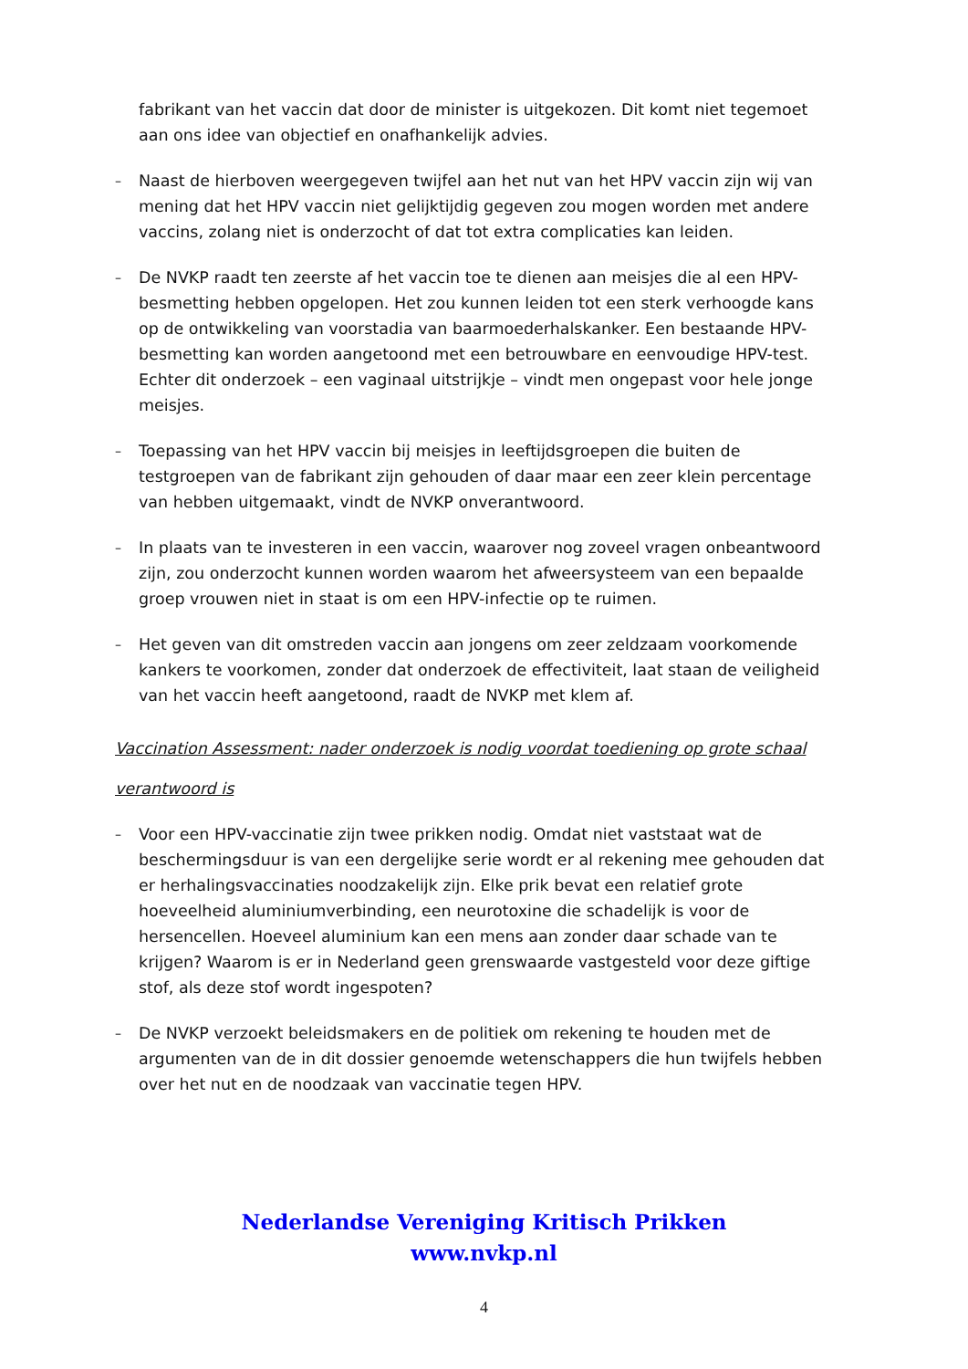fabrikant van het vaccin dat door de minister is uitgekozen. Dit komt niet tegemoet aan ons idee van objectief en onafhankelijk advies.
–
Naast de hierboven weergegeven twijfel aan het nut van het HPV vaccin zijn wij van mening dat het HPV vaccin niet gelijktijdig gegeven zou mogen worden met andere vaccins, zolang niet is onderzocht of dat tot extra complicaties kan leiden.
–
De NVKP raadt ten zeerste af het vaccin toe te dienen aan meisjes die al een HPV-besmetting hebben opgelopen. Het zou kunnen leiden tot een sterk verhoogde kans op de ontwikkeling van voorstadia van baarmoederhalskanker. Een bestaande HPV-besmetting kan worden aangetoond met een betrouwbare en eenvoudige HPV-test. Echter dit onderzoek – een vaginaal uitstrijkje – vindt men ongepast voor hele jonge meisjes.
–
Toepassing van het HPV vaccin bij meisjes in leeftijdsgroepen die buiten de testgroepen van de fabrikant zijn gehouden of daar maar een zeer klein percentage van hebben uitgemaakt, vindt de NVKP onverantwoord.
–
In plaats van te investeren in een vaccin, waarover nog zoveel vragen onbeantwoord zijn, zou onderzocht kunnen worden waarom het afweersysteem van een bepaalde groep vrouwen niet in staat is om een HPV-infectie op te ruimen.
–
Het geven van dit omstreden vaccin aan jongens om zeer zeldzaam voorkomende kankers te voorkomen, zonder dat onderzoek de effectiviteit, laat staan de veiligheid van het vaccin heeft aangetoond, raadt de NVKP met klem af.
Vaccination Assessment: nader onderzoek is nodig voordat toediening op grote schaal verantwoord is
–
Voor een HPV-vaccinatie zijn twee prikken nodig. Omdat niet vaststaat wat de beschermingsduur is van een dergelijke serie wordt er al rekening mee gehouden dat er herhalingsvaccinaties noodzakelijk zijn. Elke prik bevat een relatief grote hoeveelheid aluminiumverbinding, een neurotoxine die schadelijk is voor de hersencellen. Hoeveel aluminium kan een mens aan zonder daar schade van te krijgen? Waarom is er in Nederland geen grenswaarde vastgesteld voor deze giftige stof, als deze stof wordt ingespoten?
–
De NVKP verzoekt beleidsmakers en de politiek om rekening te houden met de argumenten van de in dit dossier genoemde wetenschappers die hun twijfels hebben over het nut en de noodzaak van vaccinatie tegen HPV.
Nederlandse Vereniging Kritisch Prikken
www.nvkp.nl
4